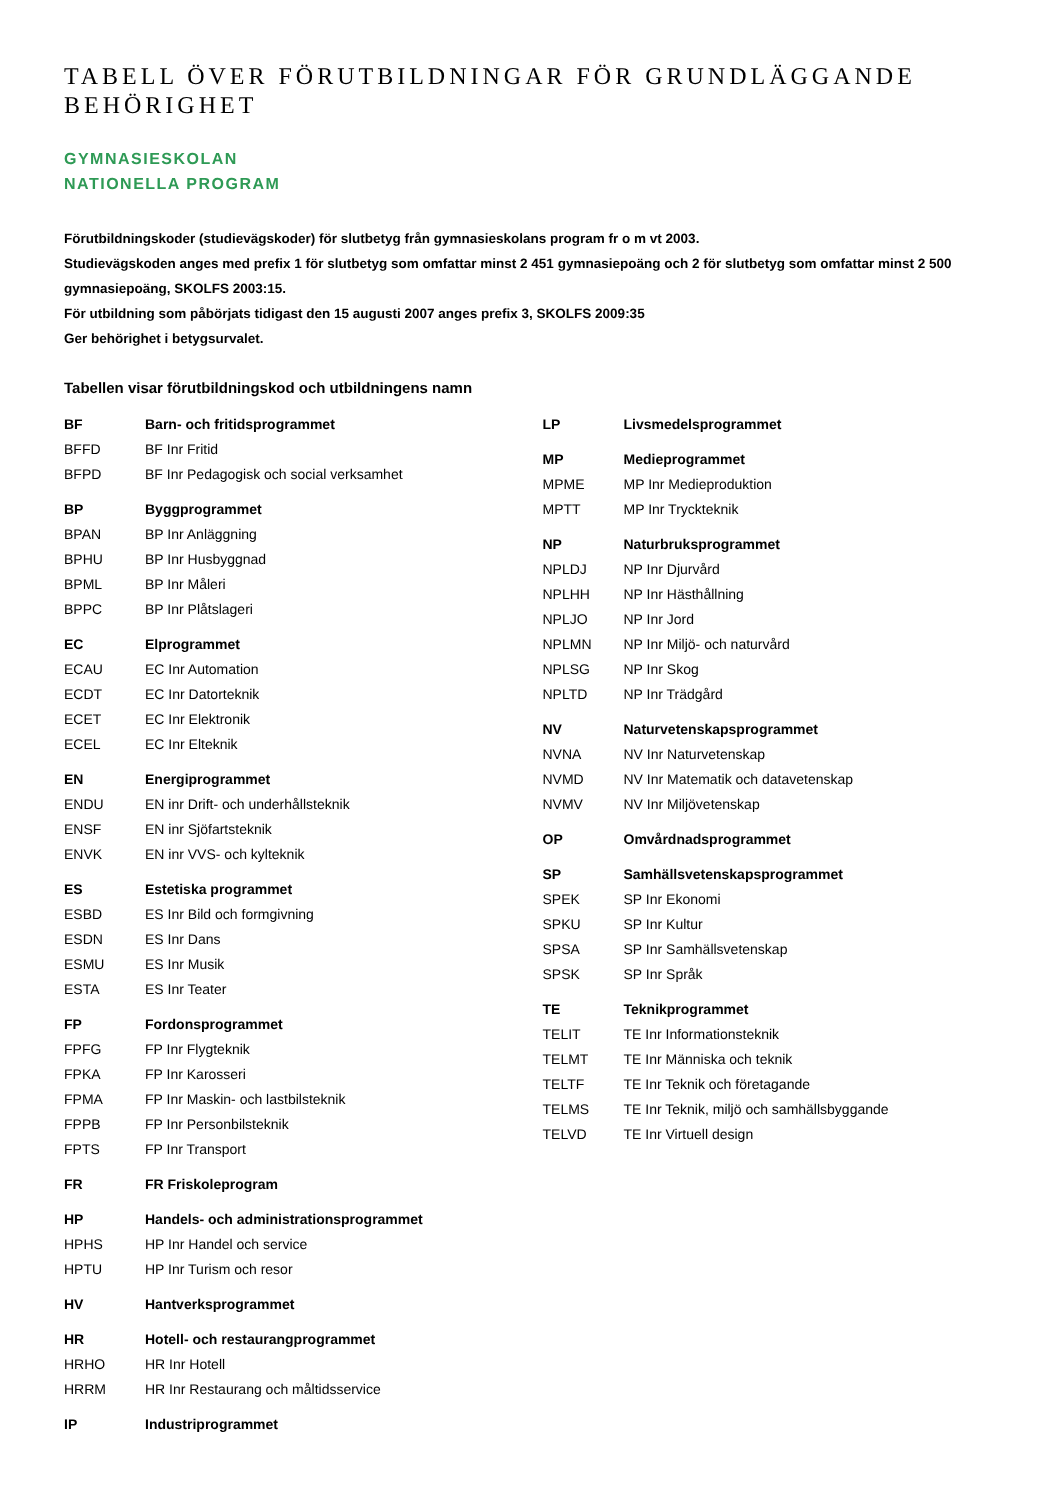TABELL ÖVER FÖRUTBILDNINGAR FÖR GRUNDLÄGGANDE BEHÖRIGHET
GYMNASIESKOLAN
NATIONELLA PROGRAM
Förutbildningskoder (studievägskoder) för slutbetyg från gymnasieskolans program fr o m vt 2003.
Studievägskoden anges med prefix 1 för slutbetyg som omfattar minst 2 451 gymnasiepoäng och 2 för slutbetyg som omfattar minst 2 500 gymnasiepoäng, SKOLFS 2003:15.
För utbildning som påbörjats tidigast den 15 augusti 2007 anges prefix 3, SKOLFS 2009:35
Ger behörighet i betygsurvalet.
Tabellen visar förutbildningskod och utbildningens namn
| BF | Barn- och fritidsprogrammet |
| BFFD | BF Inr Fritid |
| BFPD | BF Inr Pedagogisk och social verksamhet |
| BP | Byggprogrammet |
| BPAN | BP Inr Anläggning |
| BPHU | BP Inr Husbyggnad |
| BPML | BP Inr Måleri |
| BPPC | BP Inr Plåtslageri |
| EC | Elprogrammet |
| ECAU | EC Inr Automation |
| ECDT | EC Inr Datorteknik |
| ECET | EC Inr Elektronik |
| ECEL | EC Inr Elteknik |
| EN | Energiprogrammet |
| ENDU | EN inr Drift- och underhållsteknik |
| ENSF | EN inr Sjöfartsteknik |
| ENVK | EN inr VVS- och kylteknik |
| ES | Estetiska programmet |
| ESBD | ES Inr Bild och formgivning |
| ESDN | ES Inr Dans |
| ESMU | ES Inr Musik |
| ESTA | ES Inr Teater |
| FP | Fordonsprogrammet |
| FPFG | FP Inr Flygteknik |
| FPKA | FP Inr Karosseri |
| FPMA | FP Inr Maskin- och lastbilsteknik |
| FPPB | FP Inr Personbilsteknik |
| FPTS | FP Inr Transport |
| FR | FR Friskoleprogram |
| HP | Handels- och administrationsprogrammet |
| HPHS | HP Inr Handel och service |
| HPTU | HP Inr Turism och resor |
| HV | Hantverksprogrammet |
| HR | Hotell- och restaurangprogrammet |
| HRHO | HR Inr Hotell |
| HRRM | HR Inr Restaurang och måltidsservice |
| IP | Industriprogrammet |
| LP | Livsmedelsprogrammet |
| MP | Medieprogrammet |
| MPME | MP Inr Medieproduktion |
| MPTT | MP Inr Tryckteknik |
| NP | Naturbruksprogrammet |
| NPLDJ | NP Inr Djurvård |
| NPLHH | NP Inr Hästhållning |
| NPLJO | NP Inr Jord |
| NPLMN | NP Inr Miljö- och naturvård |
| NPLSG | NP Inr Skog |
| NPLTD | NP Inr Trädgård |
| NV | Naturvetenskapsprogrammet |
| NVNA | NV Inr Naturvetenskap |
| NVMD | NV Inr Matematik och datavetenskap |
| NVMV | NV Inr Miljövetenskap |
| OP | Omvårdnadsprogrammet |
| SP | Samhällsvetenskapsprogrammet |
| SPEK | SP Inr Ekonomi |
| SPKU | SP Inr Kultur |
| SPSA | SP Inr Samhällsvetenskap |
| SPSK | SP Inr Språk |
| TE | Teknikprogrammet |
| TELIT | TE Inr Informationsteknik |
| TELMT | TE Inr Människa och teknik |
| TELTF | TE Inr Teknik och företagande |
| TELMS | TE Inr Teknik, miljö och samhällsbyggande |
| TELVD | TE Inr Virtuell design |